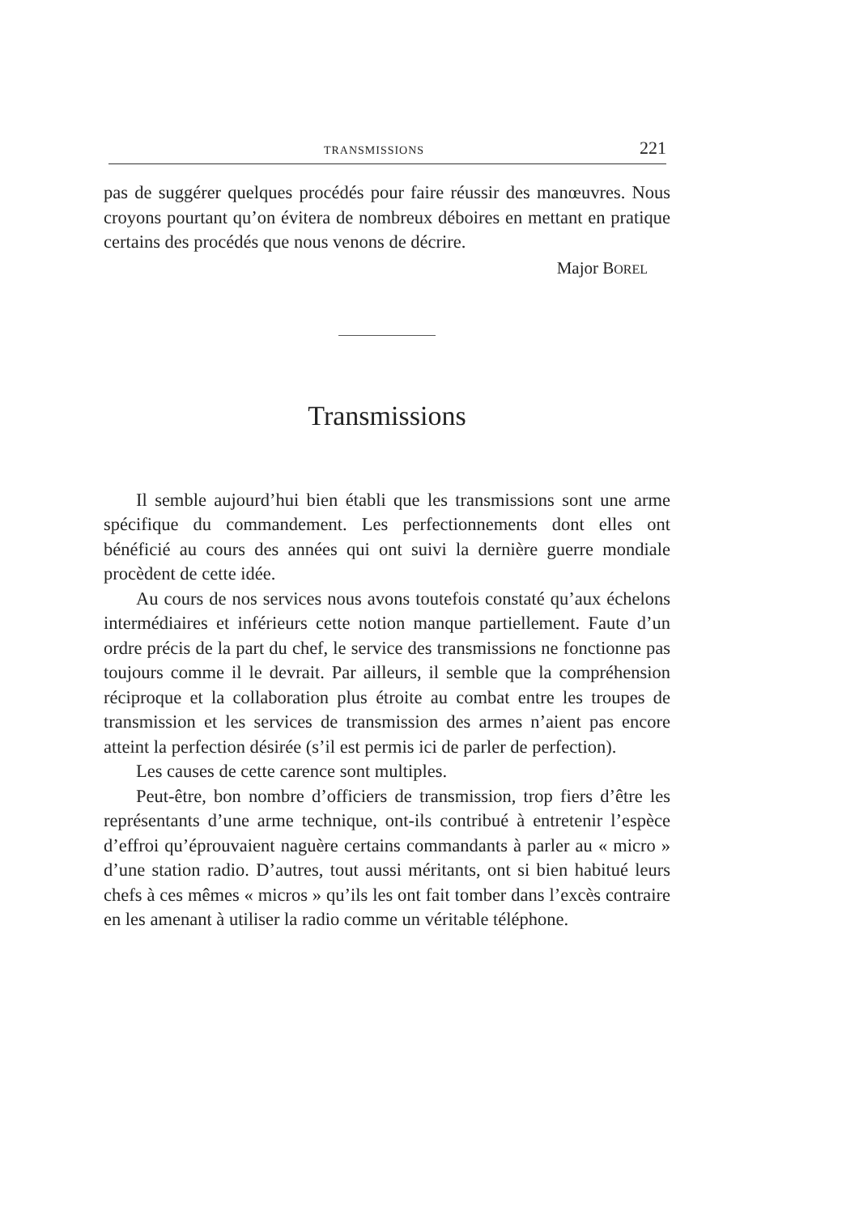TRANSMISSIONS 221
pas de suggérer quelques procédés pour faire réussir des manœuvres. Nous croyons pourtant qu’on évitera de nombreux déboires en mettant en pratique certains des procédés que nous venons de décrire.
Major BOREL
Transmissions
Il semble aujourd’hui bien établi que les transmissions sont une arme spécifique du commandement. Les perfectionnements dont elles ont bénéficié au cours des années qui ont suivi la dernière guerre mondiale procèdent de cette idée.
Au cours de nos services nous avons toutefois constaté qu’aux échelons intermédiaires et inférieurs cette notion manque partiellement. Faute d’un ordre précis de la part du chef, le service des transmissions ne fonctionne pas toujours comme il le devrait. Par ailleurs, il semble que la compréhension réciproque et la collaboration plus étroite au combat entre les troupes de transmission et les services de transmission des armes n’aient pas encore atteint la perfection désirée (s’il est permis ici de parler de perfection).
Les causes de cette carence sont multiples.
Peut-être, bon nombre d’officiers de transmission, trop fiers d’être les représentants d’une arme technique, ont-ils contribué à entretenir l’espèce d’effroi qu’éprouvaient naguère certains commandants à parler au « micro » d’une station radio. D’autres, tout aussi méritants, ont si bien habitué leurs chefs à ces mêmes « micros » qu’ils les ont fait tomber dans l’excès contraire en les amenant à utiliser la radio comme un véritable téléphone.